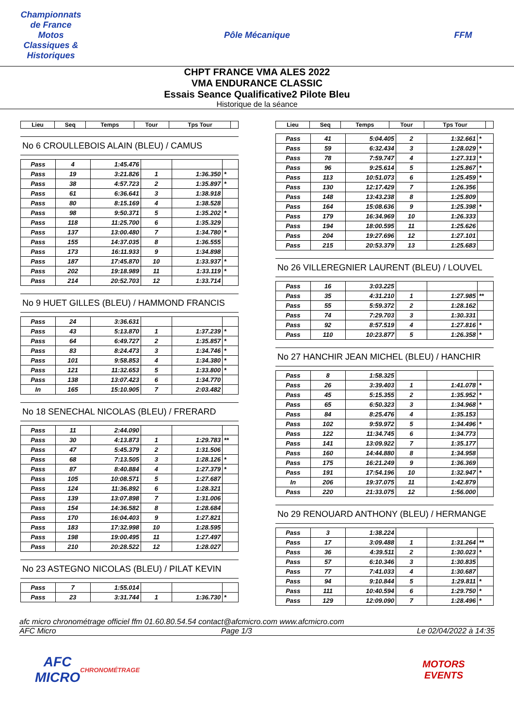Championnats de France Motos Classiques & Historiques
Pôle Mécanique FFM
CHPT FRANCE VMA ALES 2022
VMA ENDURANCE CLASSIC
Essais Seance Qualificative2 Pilote Bleu
Historique de la séance
| Lieu | Seq | Temps | Tour | Tps Tour | |
| --- | --- | --- | --- | --- | --- |
No 6 CROULLEBOIS ALAIN (BLEU) / CAMUS
| Pass | 4 | 1:45.476 | | | |
| Pass | 19 | 3:21.826 | 1 | 1:36.350 | * |
| Pass | 38 | 4:57.723 | 2 | 1:35.897 | * |
| Pass | 61 | 6:36.641 | 3 | 1:38.918 | |
| Pass | 80 | 8:15.169 | 4 | 1:38.528 | |
| Pass | 98 | 9:50.371 | 5 | 1:35.202 | * |
| Pass | 118 | 11:25.700 | 6 | 1:35.329 | |
| Pass | 137 | 13:00.480 | 7 | 1:34.780 | * |
| Pass | 155 | 14:37.035 | 8 | 1:36.555 | |
| Pass | 173 | 16:11.933 | 9 | 1:34.898 | |
| Pass | 187 | 17:45.870 | 10 | 1:33.937 | * |
| Pass | 202 | 19:18.989 | 11 | 1:33.119 | * |
| Pass | 214 | 20:52.703 | 12 | 1:33.714 | |
No 9 HUET GILLES (BLEU) / HAMMOND FRANCIS
| Pass | 24 | 3:36.631 | | | |
| Pass | 43 | 5:13.870 | 1 | 1:37.239 | * |
| Pass | 64 | 6:49.727 | 2 | 1:35.857 | * |
| Pass | 83 | 8:24.473 | 3 | 1:34.746 | * |
| Pass | 101 | 9:58.853 | 4 | 1:34.380 | * |
| Pass | 121 | 11:32.653 | 5 | 1:33.800 | * |
| Pass | 138 | 13:07.423 | 6 | 1:34.770 | |
| In | 165 | 15:10.905 | 7 | 2:03.482 | |
No 18 SENECHAL NICOLAS (BLEU) / FRERARD
| Pass | 11 | 2:44.090 | | | |
| Pass | 30 | 4:13.873 | 1 | 1:29.783 | ** |
| Pass | 47 | 5:45.379 | 2 | 1:31.506 | |
| Pass | 68 | 7:13.505 | 3 | 1:28.126 | * |
| Pass | 87 | 8:40.884 | 4 | 1:27.379 | * |
| Pass | 105 | 10:08.571 | 5 | 1:27.687 | |
| Pass | 124 | 11:36.892 | 6 | 1:28.321 | |
| Pass | 139 | 13:07.898 | 7 | 1:31.006 | |
| Pass | 154 | 14:36.582 | 8 | 1:28.684 | |
| Pass | 170 | 16:04.403 | 9 | 1:27.821 | |
| Pass | 183 | 17:32.998 | 10 | 1:28.595 | |
| Pass | 198 | 19:00.495 | 11 | 1:27.497 | |
| Pass | 210 | 20:28.522 | 12 | 1:28.027 | |
No 23 ASTEGNO NICOLAS (BLEU) / PILAT KEVIN
| Pass | 7 | 1:55.014 | | | |
| Pass | 23 | 3:31.744 | 1 | 1:36.730 | * |
| Lieu | Seq | Temps | Tour | Tps Tour | |
| --- | --- | --- | --- | --- | --- |
| Pass | 41 | 5:04.405 | 2 | 1:32.661 | * |
| Pass | 59 | 6:32.434 | 3 | 1:28.029 | * |
| Pass | 78 | 7:59.747 | 4 | 1:27.313 | * |
| Pass | 96 | 9:25.614 | 5 | 1:25.867 | * |
| Pass | 113 | 10:51.073 | 6 | 1:25.459 | * |
| Pass | 130 | 12:17.429 | 7 | 1:26.356 | |
| Pass | 148 | 13:43.238 | 8 | 1:25.809 | |
| Pass | 164 | 15:08.636 | 9 | 1:25.398 | * |
| Pass | 179 | 16:34.969 | 10 | 1:26.333 | |
| Pass | 194 | 18:00.595 | 11 | 1:25.626 | |
| Pass | 204 | 19:27.696 | 12 | 1:27.101 | |
| Pass | 215 | 20:53.379 | 13 | 1:25.683 | |
No 26 VILLEREGNIER LAURENT (BLEU) / LOUVEL
| Pass | 16 | 3:03.225 | | | |
| Pass | 35 | 4:31.210 | 1 | 1:27.985 | ** |
| Pass | 55 | 5:59.372 | 2 | 1:28.162 | |
| Pass | 74 | 7:29.703 | 3 | 1:30.331 | |
| Pass | 92 | 8:57.519 | 4 | 1:27.816 | * |
| Pass | 110 | 10:23.877 | 5 | 1:26.358 | * |
No 27 HANCHIR JEAN MICHEL (BLEU) / HANCHIR
| Pass | 8 | 1:58.325 | | | |
| Pass | 26 | 3:39.403 | 1 | 1:41.078 | * |
| Pass | 45 | 5:15.355 | 2 | 1:35.952 | * |
| Pass | 65 | 6:50.323 | 3 | 1:34.968 | * |
| Pass | 84 | 8:25.476 | 4 | 1:35.153 | |
| Pass | 102 | 9:59.972 | 5 | 1:34.496 | * |
| Pass | 122 | 11:34.745 | 6 | 1:34.773 | |
| Pass | 141 | 13:09.922 | 7 | 1:35.177 | |
| Pass | 160 | 14:44.880 | 8 | 1:34.958 | |
| Pass | 175 | 16:21.249 | 9 | 1:36.369 | |
| Pass | 191 | 17:54.196 | 10 | 1:32.947 | * |
| In | 206 | 19:37.075 | 11 | 1:42.879 | |
| Pass | 220 | 21:33.075 | 12 | 1:56.000 | |
No 29 RENOUARD ANTHONY (BLEU) / HERMANGE
| Pass | 3 | 1:38.224 | | | |
| Pass | 17 | 3:09.488 | 1 | 1:31.264 | ** |
| Pass | 36 | 4:39.511 | 2 | 1:30.023 | * |
| Pass | 57 | 6:10.346 | 3 | 1:30.835 | |
| Pass | 77 | 7:41.033 | 4 | 1:30.687 | |
| Pass | 94 | 9:10.844 | 5 | 1:29.811 | * |
| Pass | 111 | 10:40.594 | 6 | 1:29.750 | * |
| Pass | 129 | 12:09.090 | 7 | 1:28.496 | * |
afc micro chronométrage officiel ffm 01.60.80.54.54 contact@afcmicro.com www.afcmicro.com
AFC Micro Page 1/3 Le 02/04/2022 à 14:35
AFC MICRO
CHRONOMÉTRAGE
MOTORS EVENTS